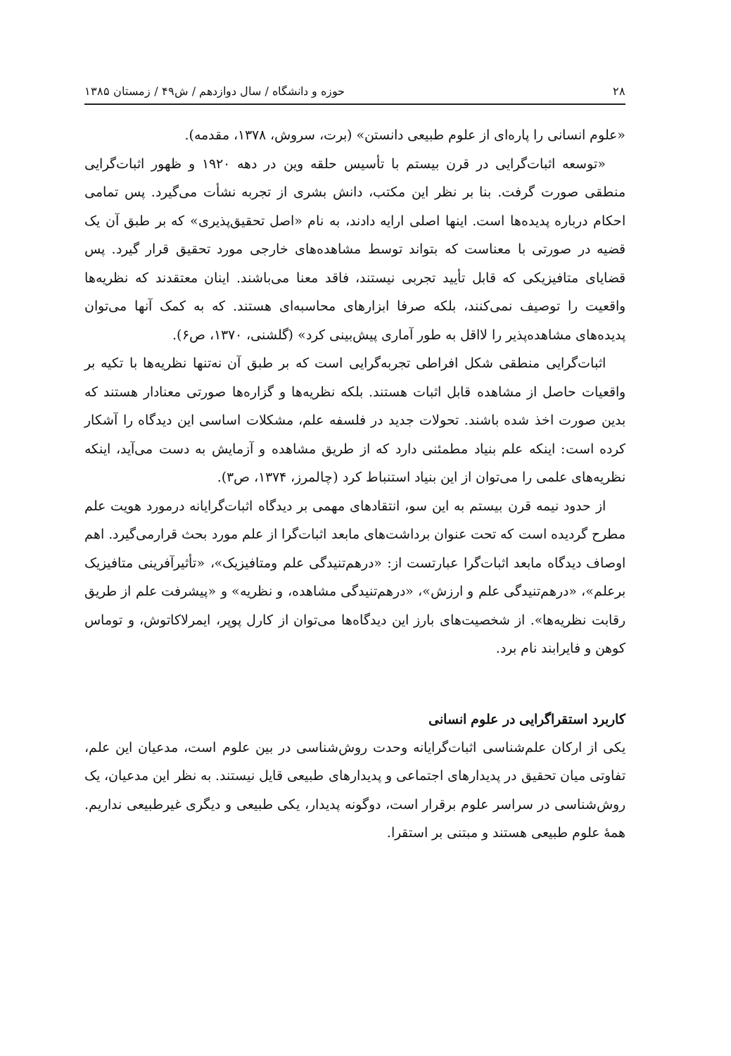۲۸ حوزه و دانشگاه / سال دوازدهم / ش۴۹ / زمستان ۱۳۸۵
«علوم انسانی را پاره‌ای از علوم طبیعی دانستن» (برت، سروش، ۱۳۷۸، مقدمه).
«توسعه اثبات‌گرایی در قرن بیستم با تأسیس حلقه وین در دهه ۱۹۲۰ و ظهور اثبات‌گرایی منطقی صورت گرفت. بنا بر نظر این مکتب، دانش بشری از تجربه نشأت می‌گیرد. پس تمامی احکام درباره پدیده‌ها است. اینها اصلی ارایه دادند، به نام «اصل تحقیق‌پذیری» که بر طبق آن یک قضیه در صورتی با معناست که بتواند توسط مشاهده‌های خارجی مورد تحقیق قرار گیرد. پس قضایای متافیزیکی که قابل تأیید تجربی نیستند، فاقد معنا می‌باشند. اینان معتقدند که نظریه‌ها واقعیت را توصیف نمی‌کنند، بلکه صرفا ابزارهای محاسبه‌ای هستند. که به کمک آنها می‌توان پدیده‌های مشاهده‌پذیر را لااقل به طور آماری پیش‌بینی کرد» (گلشنی، ۱۳۷۰، ص۶).
اثبات‌گرایی منطقی شکل افراطی تجربه‌گرایی است که بر طبق آن نه‌تنها نظریه‌ها با تکیه بر واقعیات حاصل از مشاهده قابل اثبات هستند. بلکه نظریه‌ها و گزاره‌ها صورتی معنادار هستند که بدین صورت اخذ شده باشند. تحولات جدید در فلسفه علم، مشکلات اساسی این دیدگاه را آشکار کرده است: اینکه علم بنیاد مطمئنی دارد که از طریق مشاهده و آزمایش به دست می‌آید، اینکه نظریه‌های علمی را می‌توان از این بنیاد استنباط کرد (چالمرز، ۱۳۷۴، ص۳).
از حدود نیمه قرن بیستم به این سو، انتقادهای مهمی بر دیدگاه اثبات‌گرایانه درمورد هویت علم مطرح گردیده است که تحت عنوان برداشت‌های مابعد اثبات‌گرا از علم مورد بحث قرارمی‌گیرد. اهم اوصاف دیدگاه مابعد اثبات‌گرا عبارتست از: «درهم‌تنیدگی علم ومتافیزیک»، «تأثیرآفرینی متافیزیک برعلم»، «درهم‌تنیدگی علم و ارزش»، «درهم‌تنیدگی مشاهده، و نظریه» و «پیشرفت علم از طریق رقابت نظریه‌ها». از شخصیت‌های بارز این دیدگاه‌ها می‌توان از کارل پوپر، ایمرلاکاتوش، و توماس کوهن و فایرابند نام برد.
کاربرد استقراگرایی در علوم انسانی
یکی از ارکان علم‌شناسی اثبات‌گرایانه وحدت روش‌شناسی در بین علوم است، مدعیان این علم، تفاوتی میان تحقیق در پدیدارهای اجتماعی و پدیدارهای طبیعی قایل نیستند. به نظر این مدعیان، یک روش‌شناسی در سراسر علوم برقرار است، دوگونه پدیدار، یکی طبیعی و دیگری غیرطبیعی نداریم. همهٔ علوم طبیعی هستند و مبتنی بر استقرا.